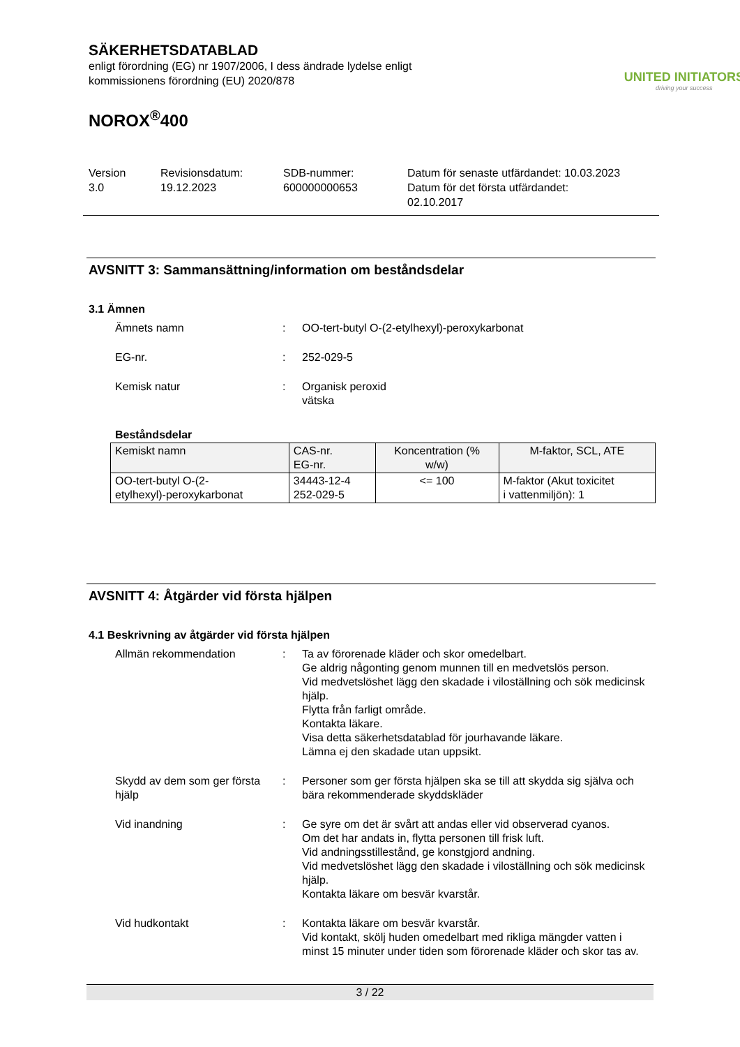SÄKERHETSDATABLAD
enligt förordning (EG) nr 1907/2006, I dess ändrade lydelse enligt
kommissionens förordning (EU) 2020/878
UNITED INITIATORS
driving your success
NOROX<sup>®</sup>400
Version
3.0
Revisionsdatum:
19.12.2023
SDB-nummer:
600000000653
Datum för senaste utfärdandet: 10.03.2023
Datum för det första utfärdandet:
02.10.2017
AVSNITT 3: Sammansättning/information om beståndsdelar
3.1 Ämnen
Ämnets namn : OO-tert-butyl O-(2-etylhexyl)-peroxykarbonat
EG-nr. : 252-029-5
Kemisk natur : Organisk peroxid
vätska
Beståndsdelar
| Kemiskt namn | CAS-nr. EG-nr. | Koncentration (% w/w) | M-faktor, SCL, ATE |
| --- | --- | --- | --- |
| OO-tert-butyl O-(2- etylhexyl)-peroxykarbonat | 34443-12-4 252-029-5 | <= 100 | M-faktor (Akut toxicitet i vattenmiljön): 1 |
AVSNITT 4: Åtgärder vid första hjälpen
4.1 Beskrivning av åtgärder vid första hjälpen
Allmän rekommendation : Ta av förorenade kläder och skor omedelbart.
Ge aldrig någonting genom munnen till en medvetslös person.
Vid medvetslöshet lägg den skadade i viloställning och sök medicinsk hjälp.
Flytta från farligt område.
Kontakta läkare.
Visa detta säkerhetsdatablad för jourhavande läkare.
Lämna ej den skadade utan uppsikt.
Skydd av dem som ger första hjälp
: Personer som ger första hjälpen ska se till att skydda sig själva och bära rekommenderade skyddskläder
Vid inandning : Ge syre om det är svårt att andas eller vid observerad cyanos.
Om det har andats in, flytta personen till frisk luft.
Vid andningsstillestånd, ge konstgjord andning.
Vid medvetslöshet lägg den skadade i viloställning och sök medicinsk hjälp.
Kontakta läkare om besvär kvarstår.
Vid hudkontakt : Kontakta läkare om besvär kvarstår.
Vid kontakt, skölj huden omedelbart med rikliga mängder vatten i minst 15 minuter under tiden som förorenade kläder och skor tas av.
3 / 22